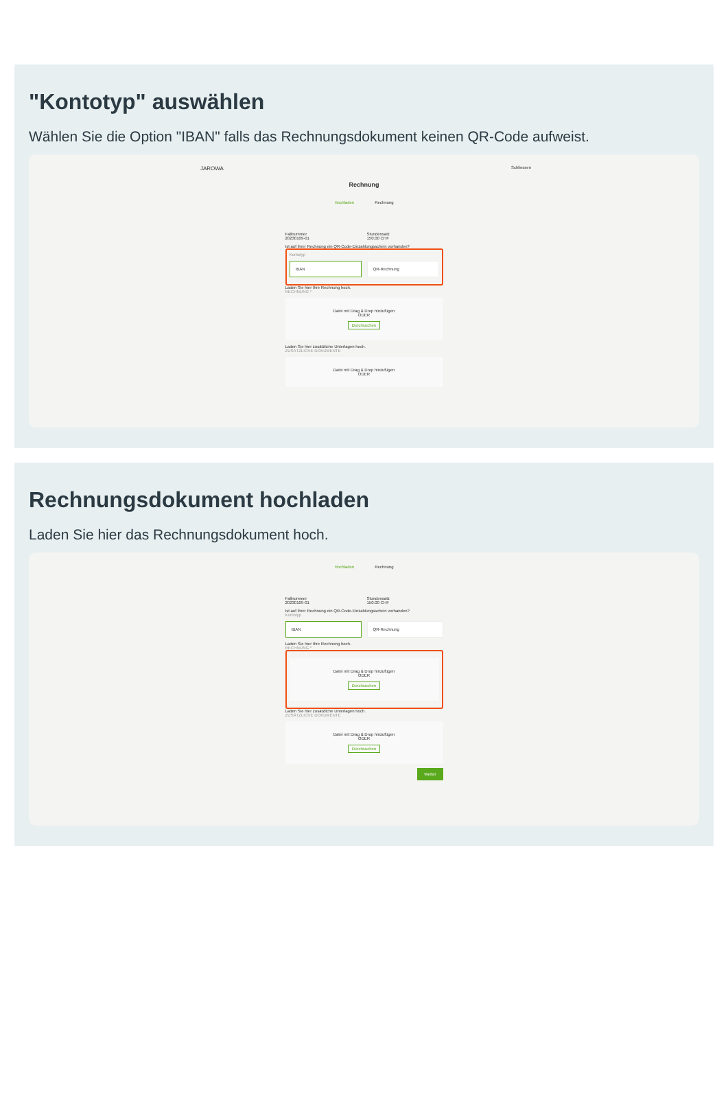"Kontotyp" auswählen
Wählen Sie die Option "IBAN" falls das Rechnungsdokument keinen QR-Code aufweist.
JAROWA Schliessen
Rechnung
Hochladen Rechnung
Fallnummer
20230109-01
Stundensatz
150.00 CHF
Ist auf Ihrer Rechnung ein QR-Code-Einzahlungsschein vorhanden?
Kontotyp
IBAN QR-Rechnung
Laden Sie hier Ihre Rechnung hoch.
RECHNUNG *
Datei mit Drag & Drop hinzufügen
ODER
Durchsuchen
Laden Sie hier zusätzliche Unterlagen hoch.
ZUSÄTZLICHE DOKUMENTE
Datei mit Drag & Drop hinzufügen
ODER
Rechnungsdokument hochladen
Laden Sie hier das Rechnungsdokument hoch.
Hochladen Rechnung
Fallnummer
20230109-01
Stundensatz
150.00 CHF
Ist auf Ihrer Rechnung ein QR-Code-Einzahlungsschein vorhanden?
Kontotyp
IBAN QR-Rechnung
Laden Sie hier Ihre Rechnung hoch.
RECHNUNG *
Datei mit Drag & Drop hinzufügen
ODER
Durchsuchen
Laden Sie hier zusätzliche Unterlagen hoch.
ZUSÄTZLICHE DOKUMENTE
Datei mit Drag & Drop hinzufügen
ODER
Durchsuchen
Weiter